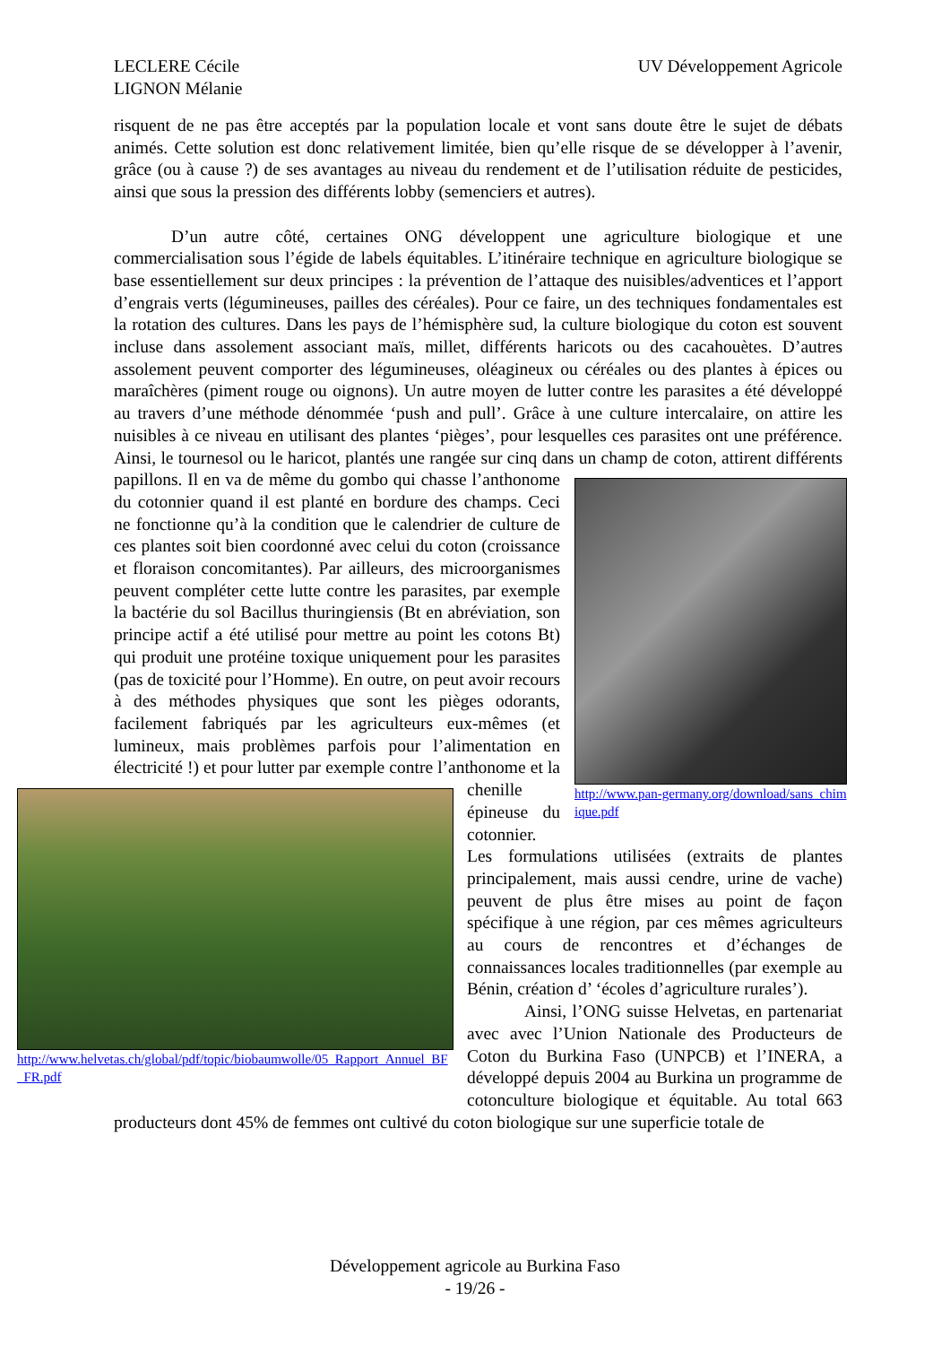LECLERE Cécile
LIGNON Mélanie
UV Développement Agricole
risquent de ne pas être acceptés par la population locale et vont sans doute être le sujet de débats animés. Cette solution est donc relativement limitée, bien qu’elle risque de se développer à l’avenir, grâce (ou à cause ?) de ses avantages au niveau du rendement et de l’utilisation réduite de pesticides, ainsi que sous la pression des différents lobby (semenciers et autres).
D’un autre côté, certaines ONG développent une agriculture biologique et une commercialisation sous l’égide de labels équitables. L’itinéraire technique en agriculture biologique se base essentiellement sur deux principes : la prévention de l’attaque des nuisibles/adventices et l’apport d’engrais verts (légumineuses, pailles des céréales). Pour ce faire, un des techniques fondamentales est la rotation des cultures. Dans les pays de l’hémisphère sud, la culture biologique du coton est souvent incluse dans assolement associant maïs, millet, différents haricots ou des cacahouètes. D’autres assolement peuvent comporter des légumineuses, oléagineux ou céréales ou des plantes à épices ou maraîchères (piment rouge ou oignons). Un autre moyen de lutter contre les parasites a été développé au travers d’une méthode dénommée ‘push and pull’. Grâce à une culture intercalaire, on attire les nuisibles à ce niveau en utilisant des plantes ‘pièges’, pour lesquelles ces parasites ont une préférence. Ainsi, le tournesol ou le haricot, plantés une rangée sur cinq dans un champ de http://www.pan-germany.org/download/sans_chimique.pdf coton, attirent différents papillons. Il en va de même du gombo qui chasse l’anthonome du cotonnier quand il est planté en bordure des champs. Ceci ne fonctionne qu’à la condition que le calendrier de culture de ces plantes soit bien coordonné avec celui du coton (croissance et floraison concomitantes). Par ailleurs, des microorganismes peuvent compléter cette lutte contre les parasites, par exemple la bactérie du sol Bacillus thuringiensis (Bt en abréviation, son principe actif a été utilisé pour mettre au point les cotons Bt) qui produit une protéine toxique uniquement pour les parasites (pas de toxicité pour l’Homme). En outre, on peut avoir recours à des méthodes physiques que sont les pièges odorants, facilement fabriqués par les agriculteurs eux-mêmes (et lumineux, mais problèmes parfois pour l’alimentation en électricité !) et pour lutter par exemple contre l’anthonome et la http://www.helvetas.ch/global/pdf/topic/biobaumwolle/05_Rapport_Annuel_BF_FR.pdf chenille épineuse du cotonnier. Les formulations utilisées (extraits de plantes principalement, mais aussi cendre, urine de vache) peuvent de plus être mises au point de façon spécifique à une région, par ces mêmes agriculteurs au cours de rencontres et d’échanges de connaissances locales traditionnelles (par exemple au Bénin, création d’ ‘écoles d’agriculture rurales’).
Ainsi, l’ONG suisse Helvetas, en partenariat avec avec l’Union Nationale des Producteurs de Coton du Burkina Faso (UNPCB) et l’INERA, a développé depuis 2004 au Burkina un programme de cotonculture biologique et équitable. Au total 663 producteurs dont 45% de femmes ont cultivé du coton biologique sur une superficie totale de
Développement agricole au Burkina Faso
- 19/26 -